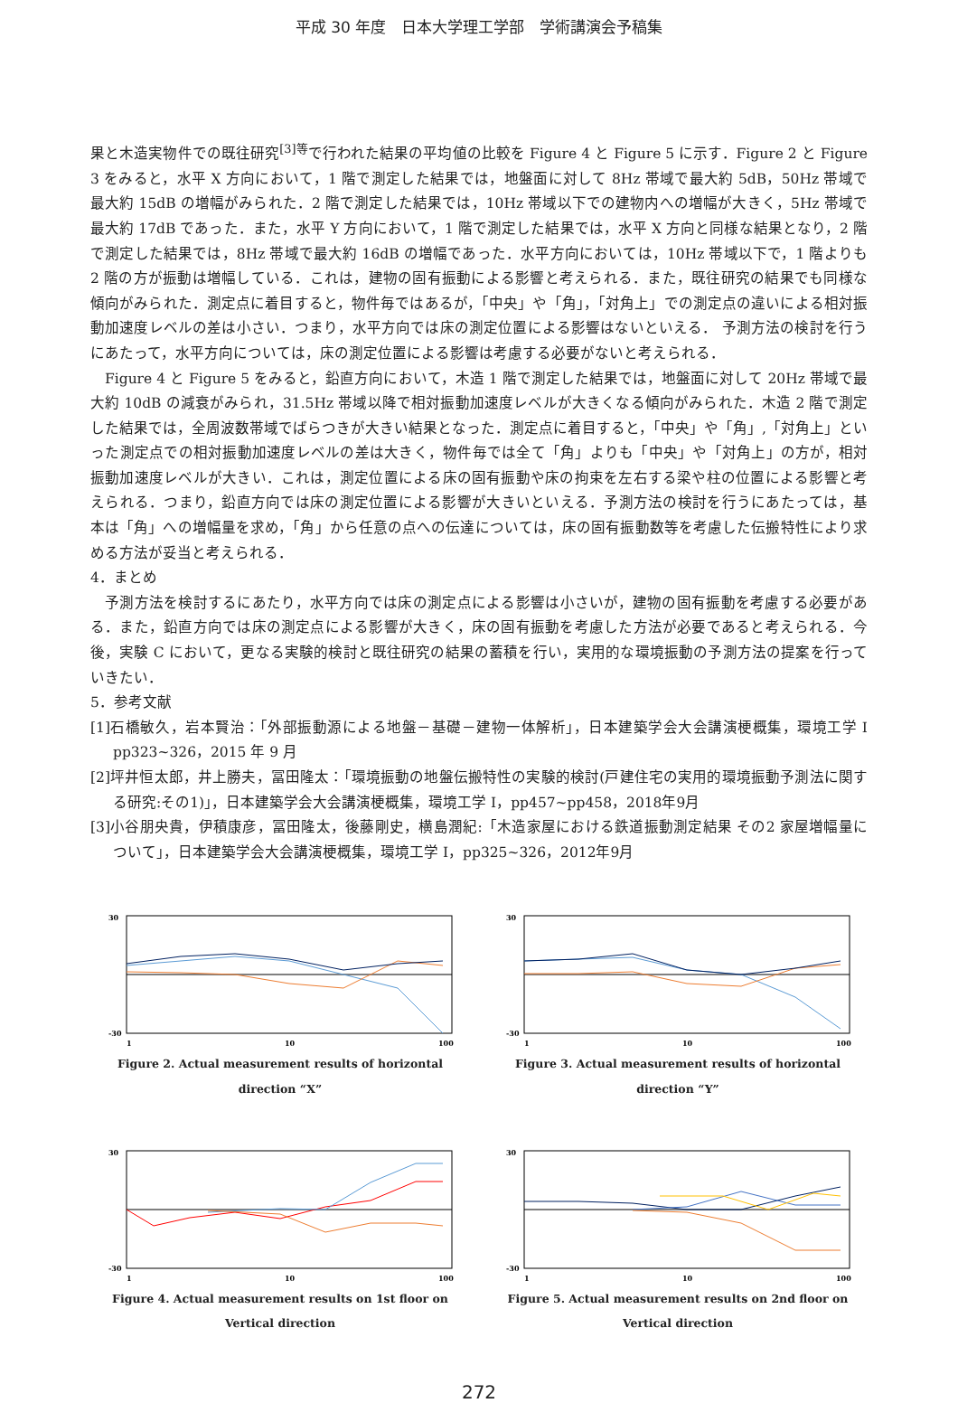平成 30 年度　日本大学理工学部　学術講演会予稿集
果と木造実物件での既往研究<sup>[3]等</sup>で行われた結果の平均値の比較を Figure 4 と Figure 5 に示す．Figure 2 と Figure 3 をみると，水平 X 方向において，1 階で測定した結果では，地盤面に対して 8Hz 帯域で最大約 5dB，50Hz 帯域で最大約 15dB の増幅がみられた．2 階で測定した結果では，10Hz 帯域以下での建物内への増幅が大きく，5Hz 帯域で最大約 17dB であった．また，水平 Y 方向において，1 階で測定した結果では，水平 X 方向と同様な結果となり，2 階で測定した結果では，8Hz 帯域で最大約 16dB の増幅であった．水平方向においては，10Hz 帯域以下で，1 階よりも 2 階の方が振動は増幅している．これは，建物の固有振動による影響と考えられる．また，既往研究の結果でも同様な傾向がみられた．測定点に着目すると，物件毎ではあるが，「中央」や「角」，「対角上」での測定点の違いによる相対振動加速度レベルの差は小さい．つまり，水平方向では床の測定位置による影響はないといえる． 予測方法の検討を行うにあたって，水平方向については，床の測定位置による影響は考慮する必要がないと考えられる．
Figure 4 と Figure 5 をみると，鉛直方向において，木造 1 階で測定した結果では，地盤面に対して 20Hz 帯域で最大約 10dB の減衰がみられ，31.5Hz 帯域以降で相対振動加速度レベルが大きくなる傾向がみられた．木造 2 階で測定した結果では，全周波数帯域でばらつきが大きい結果となった．測定点に着目すると，「中央」や「角」,「対角上」といった測定点での相対振動加速度レベルの差は大きく，物件毎では全て「角」よりも「中央」や「対角上」の方が，相対振動加速度レベルが大きい．これは，測定位置による床の固有振動や床の拘束を左右する梁や柱の位置による影響と考えられる．つまり，鉛直方向では床の測定位置による影響が大きいといえる．予測方法の検討を行うにあたっては，基本は「角」への増幅量を求め，「角」から任意の点への伝達については，床の固有振動数等を考慮した伝搬特性により求める方法が妥当と考えられる．
4．まとめ
予測方法を検討するにあたり，水平方向では床の測定点による影響は小さいが，建物の固有振動を考慮する必要がある．また，鉛直方向では床の測定点による影響が大きく，床の固有振動を考慮した方法が必要であると考えられる．今後，実験 C において，更なる実験的検討と既往研究の結果の蓄積を行い，実用的な環境振動の予測方法の提案を行っていきたい．
5．参考文献
[1]石橋敏久，岩本賢治：「外部振動源による地盤－基礎－建物一体解析」，日本建築学会大会講演梗概集，環境工学 I pp323~326，2015 年 9 月
[2]坪井恒太郎，井上勝夫，冨田隆太：「環境振動の地盤伝搬特性の実験的検討(戸建住宅の実用的環境振動予測法に関する研究:その1)」，日本建築学会大会講演梗概集，環境工学 I，pp457~pp458，2018年9月
[3]小谷朋央貴，伊積康彦，冨田隆太，後藤剛史，横島潤紀:「木造家屋における鉄道振動測定結果 その2 家屋増幅量について」，日本建築学会大会講演梗概集，環境工学 I，pp325~326，2012年9月
30
-30
1
10
100
Figure 2. Actual measurement results of horizontal direction “X”
30
-30
1
10
100
Figure 3. Actual measurement results of horizontal direction “Y”
30
-30
1
10
100
Figure 4. Actual measurement results on 1st floor on Vertical direction
30
-30
1
10
100
Figure 5. Actual measurement results on 2nd floor on Vertical direction
272